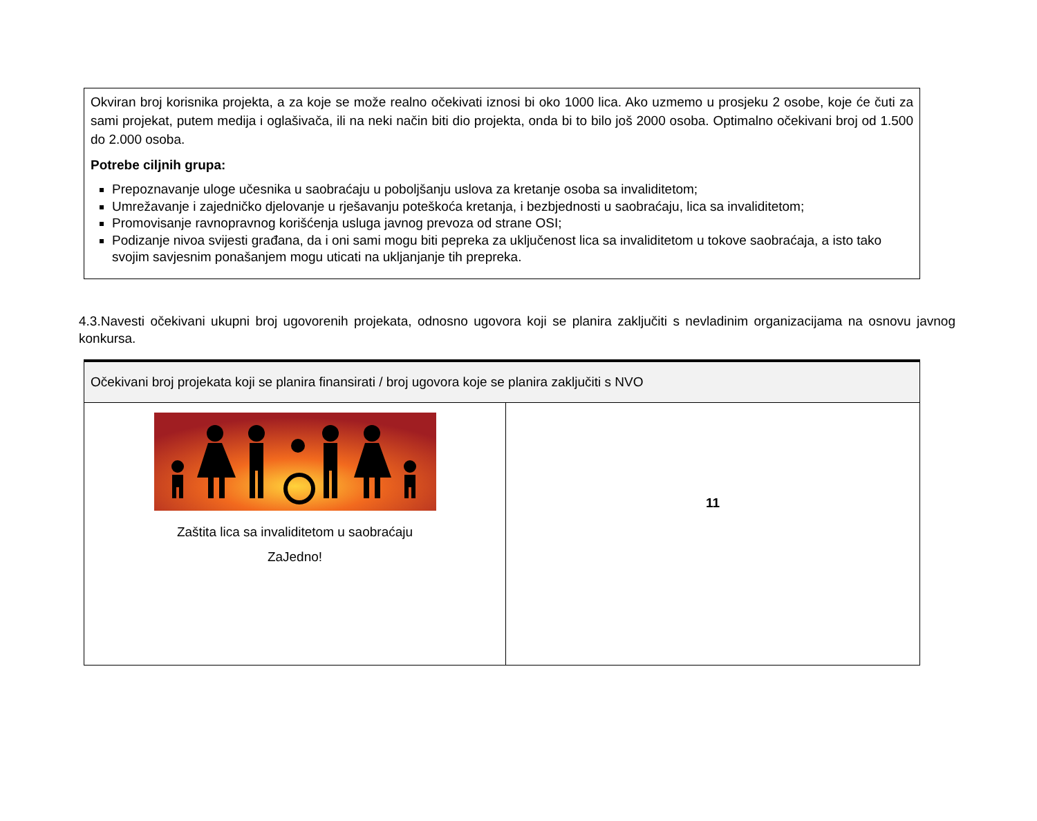Okviran broj korisnika projekta, a za koje se može realno očekivati iznosi bi oko 1000 lica. Ako uzmemo u prosjeku 2 osobe, koje će čuti za sami projekat, putem medija i oglašivača, ili na neki način biti dio projekta, onda bi to bilo još 2000 osoba. Optimalno očekivani broj od 1.500 do 2.000 osoba.
Potrebe ciljnih grupa:
Prepoznavanje uloge učesnika u saobraćaju u poboljšanju uslova za kretanje osoba sa invaliditetom;
Umrežavanje i zajedničko djelovanje u rješavanju poteškoća kretanja, i bezbjednosti u saobraćaju, lica sa invaliditetom;
Promovisanje ravnopravnog korišćenja usluga javnog prevoza od strane OSI;
Podizanje nivoa svijesti građana, da i oni sami mogu biti pepreka za uključenost lica sa invaliditetom u tokove saobraćaja, a isto tako svojim savjesnim ponašanjem mogu uticati na ukljanjanje tih prepreka.
4.3.Navesti očekivani ukupni broj ugovorenih projekata, odnosno ugovora koji se planira zaključiti s nevladinim organizacijama na osnovu javnog konkursa.
| Očekivani broj projekata koji se planira finansirati / broj ugovora koje se planira zaključiti s NVO | |
| --- | --- |
| Zaštita lica sa invaliditetom u saobraćaju ZaJedno! | 11 |